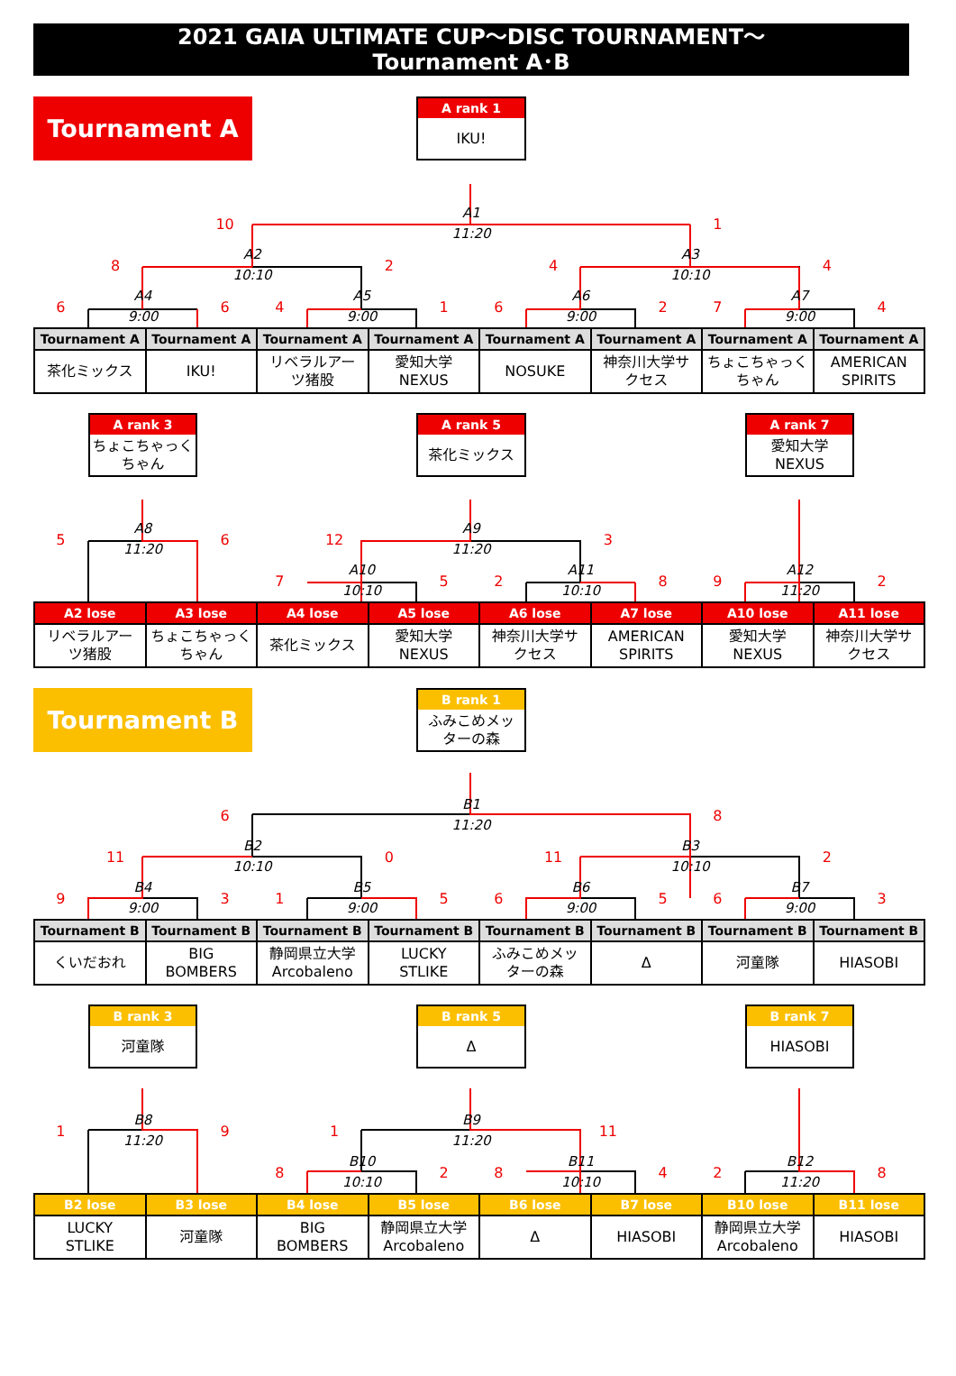2021 GAIA ULTIMATE CUP～DISC TOURNAMENT～
Tournament A･B
Tournament A
A rank 1
IKU!
10
A1
11:20
1
8
A2
10:10
2
4
A3
10:10
4
6
A4
9:00
6
4
A5
9:00
1
6
A6
9:00
2
7
A7
9:00
4
| Tournament A | Tournament A | Tournament A | Tournament A | Tournament A | Tournament A | Tournament A | Tournament A |
| --- | --- | --- | --- | --- | --- | --- | --- |
| 茶化ミックス | IKU! | リベラルアー ツ猪股 | 愛知大学 NEXUS | NOSUKE | 神奈川大学サ クセス | ちょこちゃっく ちゃん | AMERICAN SPIRITS |
A rank 3
ちょこちゃっく
ちゃん
A rank 5
茶化ミックス
A rank 7
愛知大学
NEXUS
5
A8
11:20
6
12
A9
11:20
3
7
A10
10:10
5
2
A11
10:10
8
9
A12
11:20
2
| A2 lose | A3 lose | A4 lose | A5 lose | A6 lose | A7 lose | A10 lose | A11 lose |
| --- | --- | --- | --- | --- | --- | --- | --- |
| リベラルアー ツ猪股 | ちょこちゃっく ちゃん | 茶化ミックス | 愛知大学 NEXUS | 神奈川大学サ クセス | AMERICAN SPIRITS | 愛知大学 NEXUS | 神奈川大学サ クセス |
Tournament B
B rank 1
ふみこめメッ
ターの森
6
B1
11:20
8
11
B2
10:10
0
11
B3
10:10
2
9
B4
9:00
3
1
B5
9:00
5
6
B6
9:00
5
6
B7
9:00
3
| Tournament B | Tournament B | Tournament B | Tournament B | Tournament B | Tournament B | Tournament B | Tournament B |
| --- | --- | --- | --- | --- | --- | --- | --- |
| くいだおれ | BIG BOMBERS | 静岡県立大学 Arcobaleno | LUCKY STLIKE | ふみこめメッ ターの森 | Δ | 河童隊 | HIASOBI |
B rank 3
河童隊
B rank 5
Δ
B rank 7
HIASOBI
1
B8
11:20
9
1
B9
11:20
11
8
B10
10:10
2
8
B11
10:10
4
2
B12
11:20
8
| B2 lose | B3 lose | B4 lose | B5 lose | B6 lose | B7 lose | B10 lose | B11 lose |
| --- | --- | --- | --- | --- | --- | --- | --- |
| LUCKY STLIKE | 河童隊 | BIG BOMBERS | 静岡県立大学 Arcobaleno | Δ | HIASOBI | 静岡県立大学 Arcobaleno | HIASOBI |